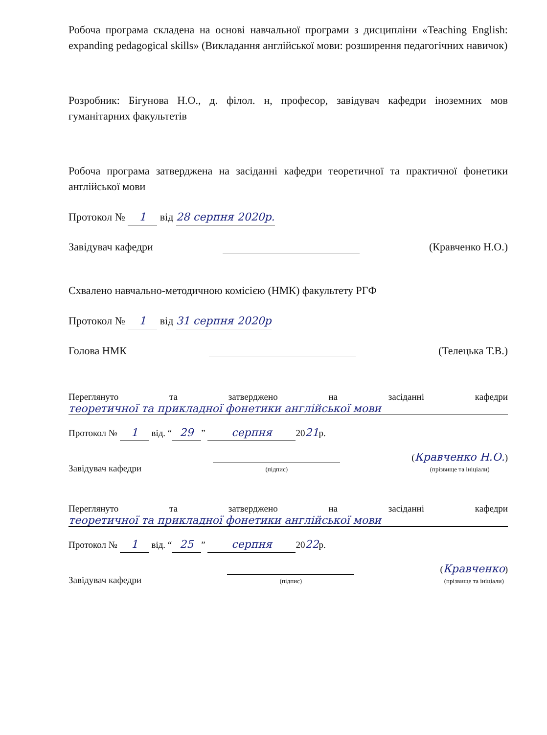Робоча програма складена на основі навчальної програми з дисципліни «Teaching English: expanding pedagogical skills» (Викладання англійської мови: розширення педагогічних навичок)
Розробник: Бігунова Н.О., д. філол. н, професор, завідувач кафедри іноземних мов гуманітарних факультетів
Робоча програма затверджена на засіданні кафедри теоретичної та практичної фонетики англійської мови
Протокол № 1 від 28 серпня 2020р.
Завідувач кафедри (Кравченко Н.О.)
Схвалено навчально-методичною комісією (НМК) факультету РГФ
Протокол № 1 від 31 серпня 2020р
Голова НМК (Телецька Т.В.)
Переглянуто та затверджено на засіданні кафедри
теоретичної та прикладної фонетики англійської мови
Протокол № 1 від. “29” серпня 2021р.
Завідувач кафедри
(підпис) (Кравченко Н.О.)
(прізвище та ініціали)
Переглянуто та затверджено на засіданні кафедри
теоретичної та прикладної фонетики англійської мови
Протокол № 1 від. “25” серпня 2022р.
Завідувач кафедри
(підпис) (Кравченко)
(прізвище та ініціали)